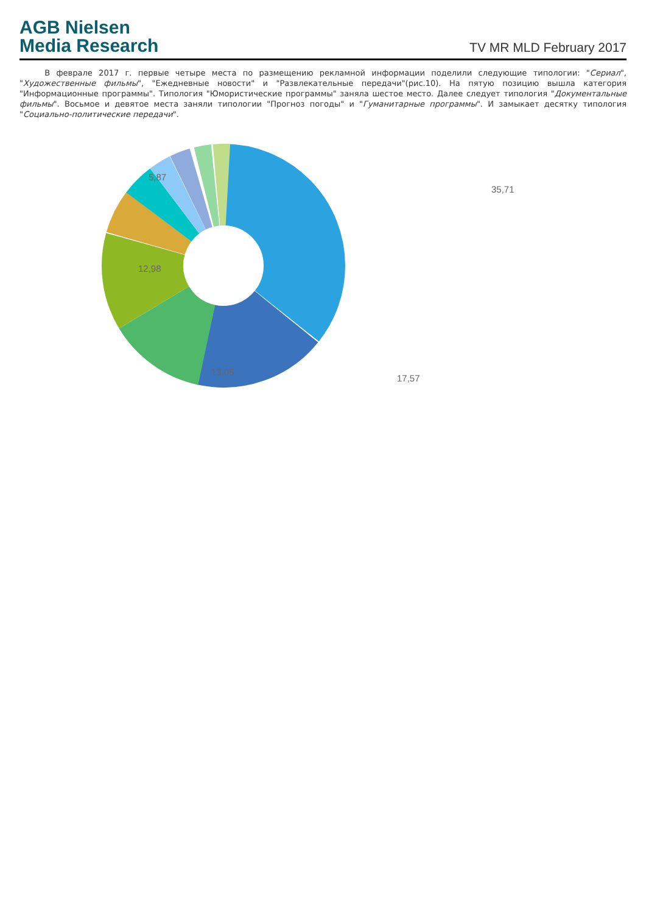AGB Nielsen
Media Research
TV MR MLD February 2017
В феврале 2017 г. первые четыре места по размещению рекламной информации поделили следующие типологии: "Сериал", "Художественные фильмы", "Ежедневные новости" и "Развлекательные передачи"(рис.10). На пятую позицию вышла категория "Информационные программы". Типология "Юмористические программы" заняла шестое место. Далее следует типология "Документальные фильмы". Восьмое и девятое места заняли типологии "Прогноз погоды" и "Гуманитарные программы". И замыкает десятку типология "Социально-политические передачи".
35,71
17,57
13,05
12,98
5,87